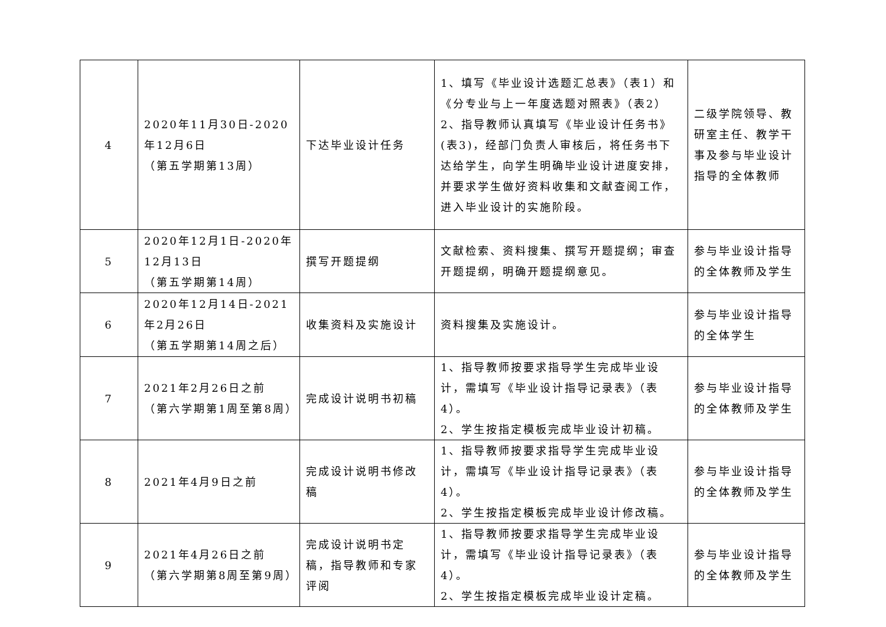| 4 | 2020年11月30日-2020年12月6日 （第五学期第13周） | 下达毕业设计任务 | 1、填写《毕业设计选题汇总表》（表1）和《分专业与上一年度选题对照表》（表2） 2、指导教师认真填写《毕业设计任务书》(表3)，经部门负责人审核后，将任务书下达给学生，向学生明确毕业设计进度安排，并要求学生做好资料收集和文献查阅工作，进入毕业设计的实施阶段。 | 二级学院领导、教研室主任、教学干事及参与毕业设计指导的全体教师 |
| 5 | 2020年12月1日-2020年12月13日 （第五学期第14周） | 撰写开题提纲 | 文献检索、资料搜集、撰写开题提纲；审查开题提纲，明确开题提纲意见。 | 参与毕业设计指导的全体教师及学生 |
| 6 | 2020年12月14日-2021年2月26日 （第五学期第14周之后） | 收集资料及实施设计 | 资料搜集及实施设计。 | 参与毕业设计指导的全体学生 |
| 7 | 2021年2月26日之前 （第六学期第1周至第8周） | 完成设计说明书初稿 | 1、指导教师按要求指导学生完成毕业设计，需填写《毕业设计指导记录表》（表4）。 2、学生按指定模板完成毕业设计初稿。 | 参与毕业设计指导的全体教师及学生 |
| 8 | 2021年4月9日之前 | 完成设计说明书修改稿 | 1、指导教师按要求指导学生完成毕业设计，需填写《毕业设计指导记录表》（表4）。 2、学生按指定模板完成毕业设计修改稿。 | 参与毕业设计指导的全体教师及学生 |
| 9 | 2021年4月26日之前 （第六学期第8周至第9周） | 完成设计说明书定稿，指导教师和专家评阅 | 1、指导教师按要求指导学生完成毕业设计，需填写《毕业设计指导记录表》（表4）。 2、学生按指定模板完成毕业设计定稿。 | 参与毕业设计指导的全体教师及学生 |